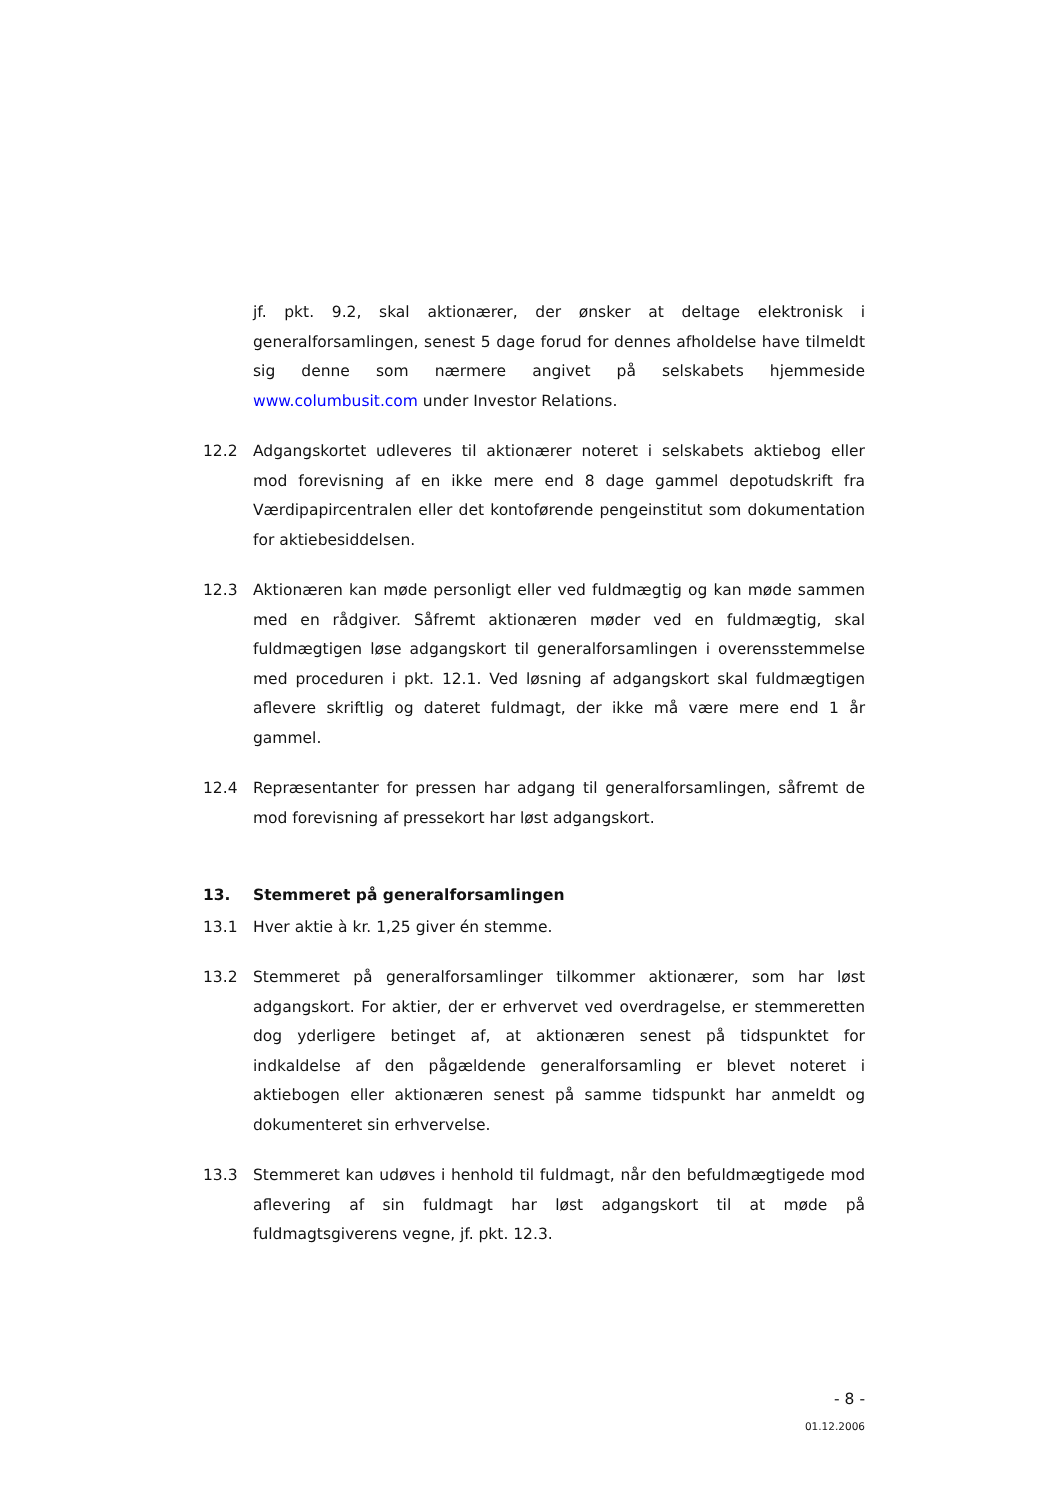jf. pkt. 9.2, skal aktionærer, der ønsker at deltage elektronisk i generalforsamlingen, senest 5 dage forud for dennes afholdelse have tilmeldt sig denne som nærmere angivet på selskabets hjemmeside www.columbusit.com under Investor Relations.
12.2 Adgangskortet udleveres til aktionærer noteret i selskabets aktiebog eller mod forevisning af en ikke mere end 8 dage gammel depotudskrift fra Værdipapircentralen eller det kontoførende pengeinstitut som dokumentation for aktiebesiddelsen.
12.3 Aktionæren kan møde personligt eller ved fuldmægtig og kan møde sammen med en rådgiver. Såfremt aktionæren møder ved en fuldmægtig, skal fuldmægtigen løse adgangskort til generalforsamlingen i overensstemmelse med proceduren i pkt. 12.1. Ved løsning af adgangskort skal fuldmægtigen aflevere skriftlig og dateret fuldmagt, der ikke må være mere end 1 år gammel.
12.4 Repræsentanter for pressen har adgang til generalforsamlingen, såfremt de mod forevisning af pressekort har løst adgangskort.
13. Stemmeret på generalforsamlingen
13.1 Hver aktie à kr. 1,25 giver én stemme.
13.2 Stemmeret på generalforsamlinger tilkommer aktionærer, som har løst adgangskort. For aktier, der er erhvervet ved overdragelse, er stemmeretten dog yderligere betinget af, at aktionæren senest på tidspunktet for indkaldelse af den pågældende generalforsamling er blevet noteret i aktiebogen eller aktionæren senest på samme tidspunkt har anmeldt og dokumenteret sin erhvervelse.
13.3 Stemmeret kan udøves i henhold til fuldmagt, når den befuldmægtigede mod aflevering af sin fuldmagt har løst adgangskort til at møde på fuldmagtsgiverens vegne, jf. pkt. 12.3.
- 8 -
01.12.2006